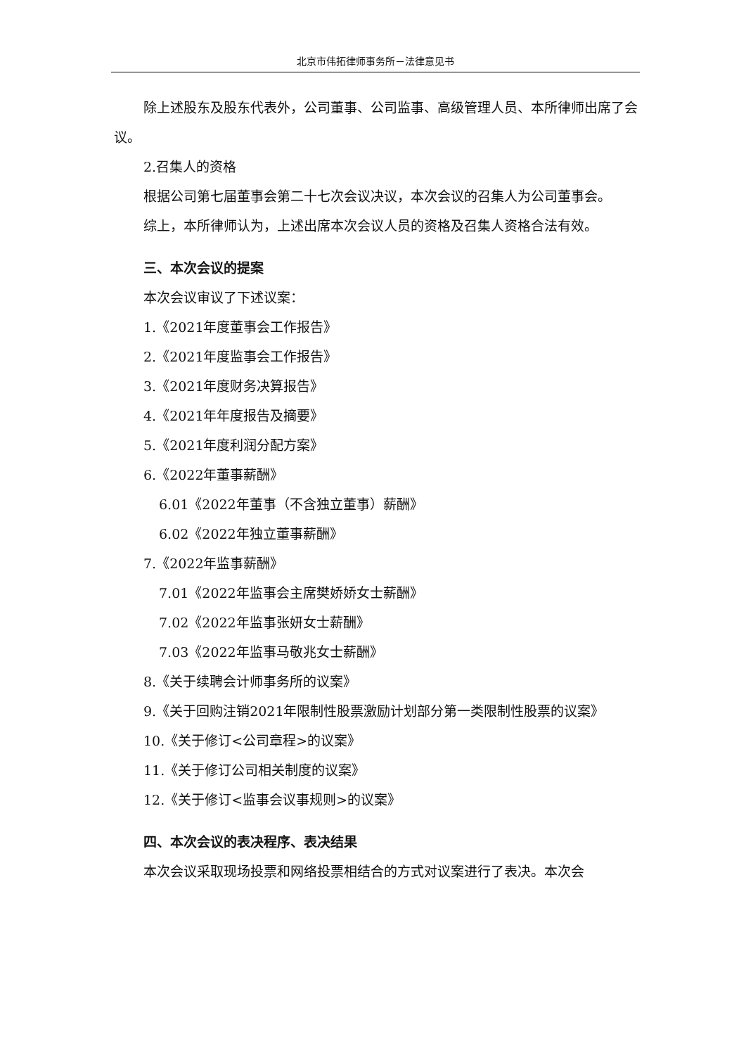北京市伟拓律师事务所－法律意见书
除上述股东及股东代表外，公司董事、公司监事、高级管理人员、本所律师出席了会议。
2.召集人的资格
根据公司第七届董事会第二十七次会议决议，本次会议的召集人为公司董事会。
综上，本所律师认为，上述出席本次会议人员的资格及召集人资格合法有效。
三、本次会议的提案
本次会议审议了下述议案：
1.《2021年度董事会工作报告》
2.《2021年度监事会工作报告》
3.《2021年度财务决算报告》
4.《2021年年度报告及摘要》
5.《2021年度利润分配方案》
6.《2022年董事薪酬》
6.01《2022年董事（不含独立董事）薪酬》
6.02《2022年独立董事薪酬》
7.《2022年监事薪酬》
7.01《2022年监事会主席樊娇娇女士薪酬》
7.02《2022年监事张妍女士薪酬》
7.03《2022年监事马敬兆女士薪酬》
8.《关于续聘会计师事务所的议案》
9.《关于回购注销2021年限制性股票激励计划部分第一类限制性股票的议案》
10.《关于修订<公司章程>的议案》
11.《关于修订公司相关制度的议案》
12.《关于修订<监事会议事规则>的议案》
四、本次会议的表决程序、表决结果
本次会议采取现场投票和网络投票相结合的方式对议案进行了表决。本次会